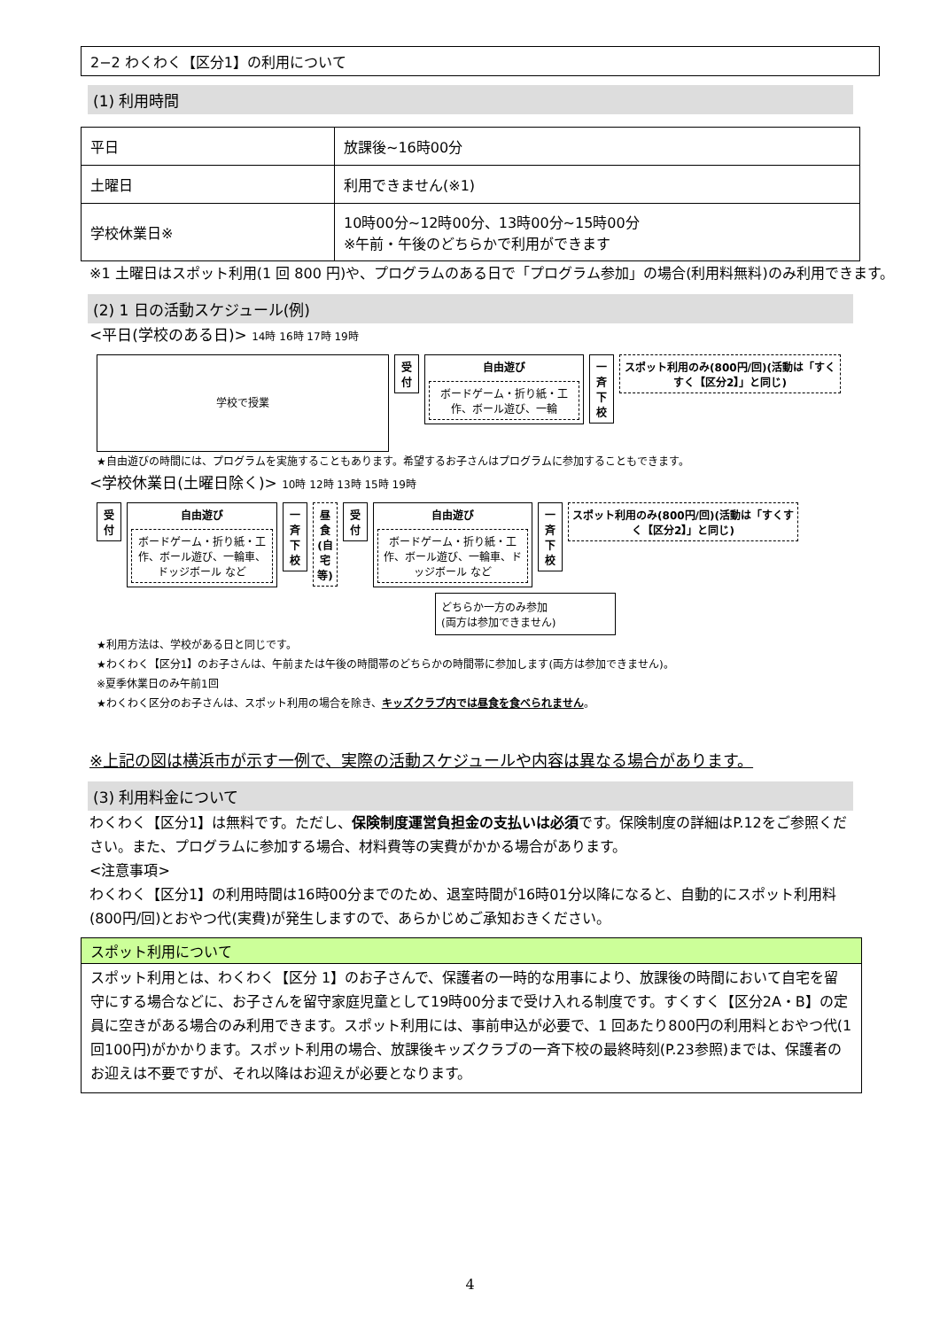2−2 わくわく【区分1】の利用について
(1) 利用時間
| 平日 | 放課後~16時00分 |
| 土曜日 | 利用できません(※1) |
| 学校休業日※ | 10時00分~12時00分、13時00分~15時00分 ※午前・午後のどちらかで利用ができます |
※1 土曜日はスポット利用(1 回 800 円)や、プログラムのある日で「プログラム参加」の場合(利用料無料)のみ利用できます。
(2) 1 日の活動スケジュール(例)
<平日(学校のある日)> 14時 16時 17時 19時
学校で授業
受 付
自由遊び
ボードゲーム・折り紙・工作、ボール遊び、一輪
一斉下校
スポット利用のみ(800円/回)(活動は「すくすく【区分2】」と同じ)
★自由遊びの時間には、プログラムを実施することもあります。希望するお子さんはプログラムに参加することもできます。
<学校休業日(土曜日除く)> 10時 12時 13時 15時 19時
受 付
自由遊び
ボードゲーム・折り紙・工作、ボール遊び、一輪車、ドッジボール など
一斉下校
昼食(自宅等)
受 付
自由遊び
ボードゲーム・折り紙・工作、ボール遊び、一輪車、ドッジボール など
一斉下校
スポット利用のみ(800円/回)(活動は「すくすく【区分2】」と同じ)
どちらか一方のみ参加
(両方は参加できません)
★利用方法は、学校がある日と同じです。
★わくわく【区分1】のお子さんは、午前または午後の時間帯のどちらかの時間帯に参加します(両方は参加できません)。
※夏季休業日のみ午前1回
★わくわく区分のお子さんは、スポット利用の場合を除き、キッズクラブ内では昼食を食べられません。
※上記の図は横浜市が示す一例で、実際の活動スケジュールや内容は異なる場合があります。
(3) 利用料金について
わくわく【区分1】は無料です。ただし、保険制度運営負担金の支払いは必須です。保険制度の詳細はP.12をご参照ください。また、プログラムに参加する場合、材料費等の実費がかかる場合があります。
<注意事項>
わくわく【区分1】の利用時間は16時00分までのため、退室時間が16時01分以降になると、自動的にスポット利用料(800円/回)とおやつ代(実費)が発生しますので、あらかじめご承知おきください。
スポット利用について
スポット利用とは、わくわく【区分 1】のお子さんで、保護者の一時的な用事により、放課後の時間において自宅を留守にする場合などに、お子さんを留守家庭児童として19時00分まで受け入れる制度です。すくすく【区分2A・B】の定員に空きがある場合のみ利用できます。スポット利用には、事前申込が必要で、1 回あたり800円の利用料とおやつ代(1回100円)がかかります。スポット利用の場合、放課後キッズクラブの一斉下校の最終時刻(P.23参照)までは、保護者のお迎えは不要ですが、それ以降はお迎えが必要となります。
4